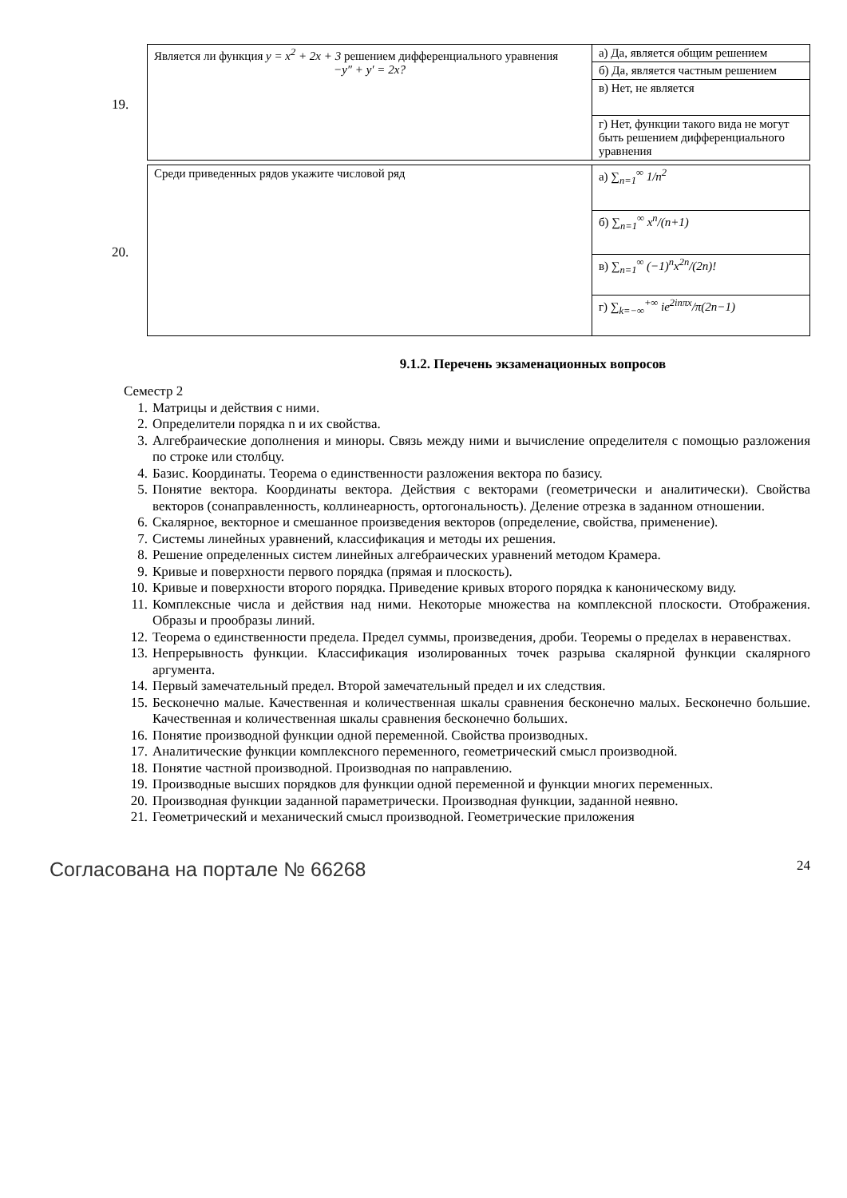19.
| Является ли функция y = x<sup>2</sup> + 2x + 3 решением дифференциального уравнения −y″ + y′ = 2x? | а) Да, является общим решением |
| | б) Да, является частным решением |
| | в) Нет, не является |
| | г) Нет, функции такого вида не могут быть решением дифференциального уравнения |
20.
| Среди приведенных рядов укажите числовой ряд | а) ∑<sub>n=1</sub><sup>∞</sup> 1/n<sup>2</sup> |
| | б) ∑<sub>n=1</sub><sup>∞</sup> x<sup>n</sup>/(n+1) |
| | в) ∑<sub>n=1</sub><sup>∞</sup> (−1)<sup>n</sup>x<sup>2n</sup>/(2n)! |
| | г) ∑<sub>k=−∞</sub><sup>+∞</sup> ie<sup>2inπx</sup>/π(2n−1) |
9.1.2. Перечень экзаменационных вопросов
Семестр 2
1. Матрицы и действия с ними.
2. Определители порядка n и их свойства.
3. Алгебраические дополнения и миноры. Связь между ними и вычисление определителя с помощью разложения по строке или столбцу.
4. Базис. Координаты. Теорема о единственности разложения вектора по базису.
5. Понятие вектора. Координаты вектора. Действия с векторами (геометрически и аналитически). Свойства векторов (сонаправленность, коллинеарность, ортогональность). Деление отрезка в заданном отношении.
6. Скалярное, векторное и смешанное произведения векторов (определение, свойства, применение).
7. Системы линейных уравнений, классификация и методы их решения.
8. Решение определенных систем линейных алгебраических уравнений методом Крамера.
9. Кривые и поверхности первого порядка (прямая и плоскость).
10. Кривые и поверхности второго порядка. Приведение кривых второго порядка к каноническому виду.
11. Комплексные числа и действия над ними. Некоторые множества на комплексной плоскости. Отображения. Образы и прообразы линий.
12. Теорема о единственности предела. Предел суммы, произведения, дроби. Теоремы о пределах в неравенствах.
13. Непрерывность функции. Классификация изолированных точек разрыва скалярной функции скалярного аргумента.
14. Первый замечательный предел. Второй замечательный предел и их следствия.
15. Бесконечно малые. Качественная и количественная шкалы сравнения бесконечно малых. Бесконечно большие. Качественная и количественная шкалы сравнения бесконечно больших.
16. Понятие производной функции одной переменной. Свойства производных.
17. Аналитические функции комплексного переменного, геометрический смысл производной.
18. Понятие частной производной. Производная по направлению.
19. Производные высших порядков для функции одной переменной и функции многих переменных.
20. Производная функции заданной параметрически. Производная функции, заданной неявно.
21. Геометрический и механический смысл производной. Геометрические приложения
Согласована на портале № 66268 24